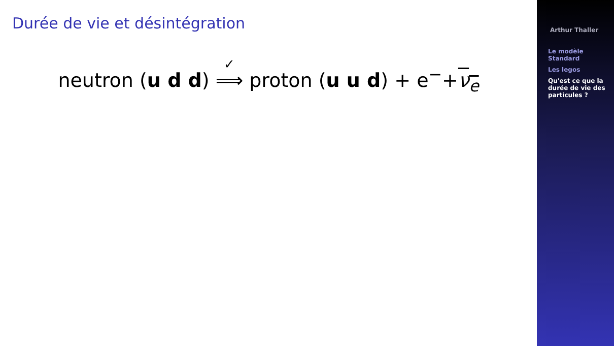Durée de vie et désintégration
neutron (u d d) ✓ ⟹ proton (u u d) + e<sup>−</sup>+ν<sub>e</sub>
Arthur Thaller
Le modèle Standard
Les legos
Qu'est ce que la durée de vie des particules ?